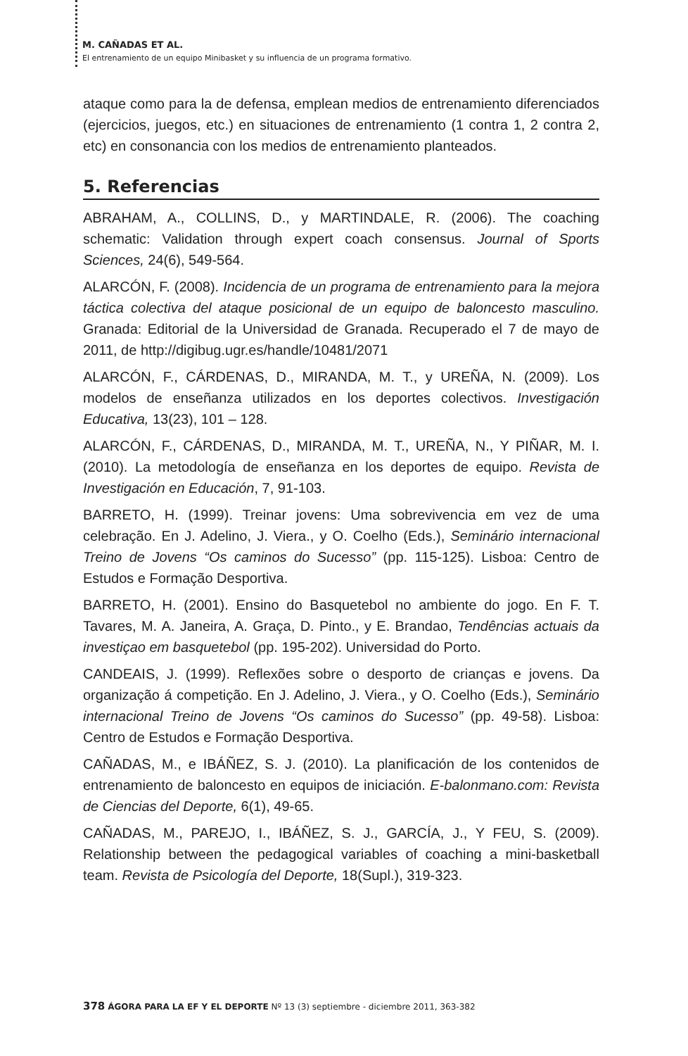M. CAÑADAS ET AL.
El entrenamiento de un equipo Minibasket y su influencia de un programa formativo.
ataque como para la de defensa, emplean medios de entrenamiento diferenciados (ejercicios, juegos, etc.) en situaciones de entrenamiento (1 contra 1, 2 contra 2, etc) en consonancia con los medios de entrenamiento planteados.
5. Referencias
ABRAHAM, A., COLLINS, D., y MARTINDALE, R. (2006). The coaching schematic: Validation through expert coach consensus. Journal of Sports Sciences, 24(6), 549-564.
ALARCÓN, F. (2008). Incidencia de un programa de entrenamiento para la mejora táctica colectiva del ataque posicional de un equipo de baloncesto masculino. Granada: Editorial de la Universidad de Granada. Recuperado el 7 de mayo de 2011, de http://digibug.ugr.es/handle/10481/2071
ALARCÓN, F., CÁRDENAS, D., MIRANDA, M. T., y UREÑA, N. (2009). Los modelos de enseñanza utilizados en los deportes colectivos. Investigación Educativa, 13(23), 101 – 128.
ALARCÓN, F., CÁRDENAS, D., MIRANDA, M. T., UREÑA, N., Y PIÑAR, M. I. (2010). La metodología de enseñanza en los deportes de equipo. Revista de Investigación en Educación, 7, 91-103.
BARRETO, H. (1999). Treinar jovens: Uma sobrevivencia em vez de uma celebração. En J. Adelino, J. Viera., y O. Coelho (Eds.), Seminário internacional Treino de Jovens “Os caminos do Sucesso” (pp. 115-125). Lisboa: Centro de Estudos e Formação Desportiva.
BARRETO, H. (2001). Ensino do Basquetebol no ambiente do jogo. En F. T. Tavares, M. A. Janeira, A. Graça, D. Pinto., y E. Brandao, Tendências actuais da investiçao em basquetebol (pp. 195-202). Universidad do Porto.
CANDEAIS, J. (1999). Reflexões sobre o desporto de crianças e jovens. Da organização á competição. En J. Adelino, J. Viera., y O. Coelho (Eds.), Seminário internacional Treino de Jovens “Os caminos do Sucesso” (pp. 49-58). Lisboa: Centro de Estudos e Formação Desportiva.
CAÑADAS, M., e IBÁÑEZ, S. J. (2010). La planificación de los contenidos de entrenamiento de baloncesto en equipos de iniciación. E-balonmano.com: Revista de Ciencias del Deporte, 6(1), 49-65.
CAÑADAS, M., PAREJO, I., IBÁÑEZ, S. J., GARCÍA, J., Y FEU, S. (2009). Relationship between the pedagogical variables of coaching a mini-basketball team. Revista de Psicología del Deporte, 18(Supl.), 319-323.
378 ÁGORA PARA LA EF Y EL DEPORTE Nº 13 (3) septiembre - diciembre 2011, 363-382